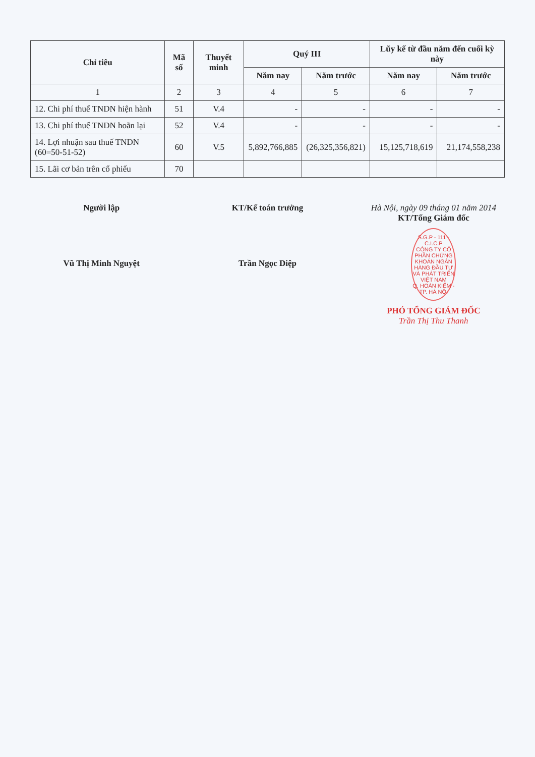| Chỉ tiêu | Mã số | Thuyết minh | Quý III | | Lũy kế từ đầu năm đến cuối kỳ này | |
| --- | --- | --- | --- | --- | --- | --- |
| | | | Năm nay | Năm trước | Năm nay | Năm trước |
| 1 | 2 | 3 | 4 | 5 | 6 | 7 |
| 12. Chi phí thuế TNDN hiện hành | 51 | V.4 | - | - | - | - |
| 13. Chi phí thuế TNDN hoãn lại | 52 | V.4 | - | - | - | - |
| 14. Lợi nhuận sau thuế TNDN (60=50-51-52) | 60 | V.5 | 5,892,766,885 | (26,325,356,821) | 15,125,718,619 | 21,174,558,238 |
| 15. Lãi cơ bản trên cổ phiếu | 70 | | | | | |
Người lập
Vũ Thị Minh Nguyệt
KT/Kế toán trưởng
Trần Ngọc Diệp
Hà Nội, ngày 09 tháng 01 năm 2014
KT/Tổng Giám đốc
S.G.P - 111 - C.I.C.P
CÔNG TY CỔ PHẦN CHỨNG KHOÁN NGÂN HÀNG ĐẦU TƯ VÀ PHÁT TRIỂN VIỆT NAM
Q. HOÀN KIẾM - TP. HÀ NỘI
PHÓ TỔNG GIÁM ĐỐC
Trần Thị Thu Thanh